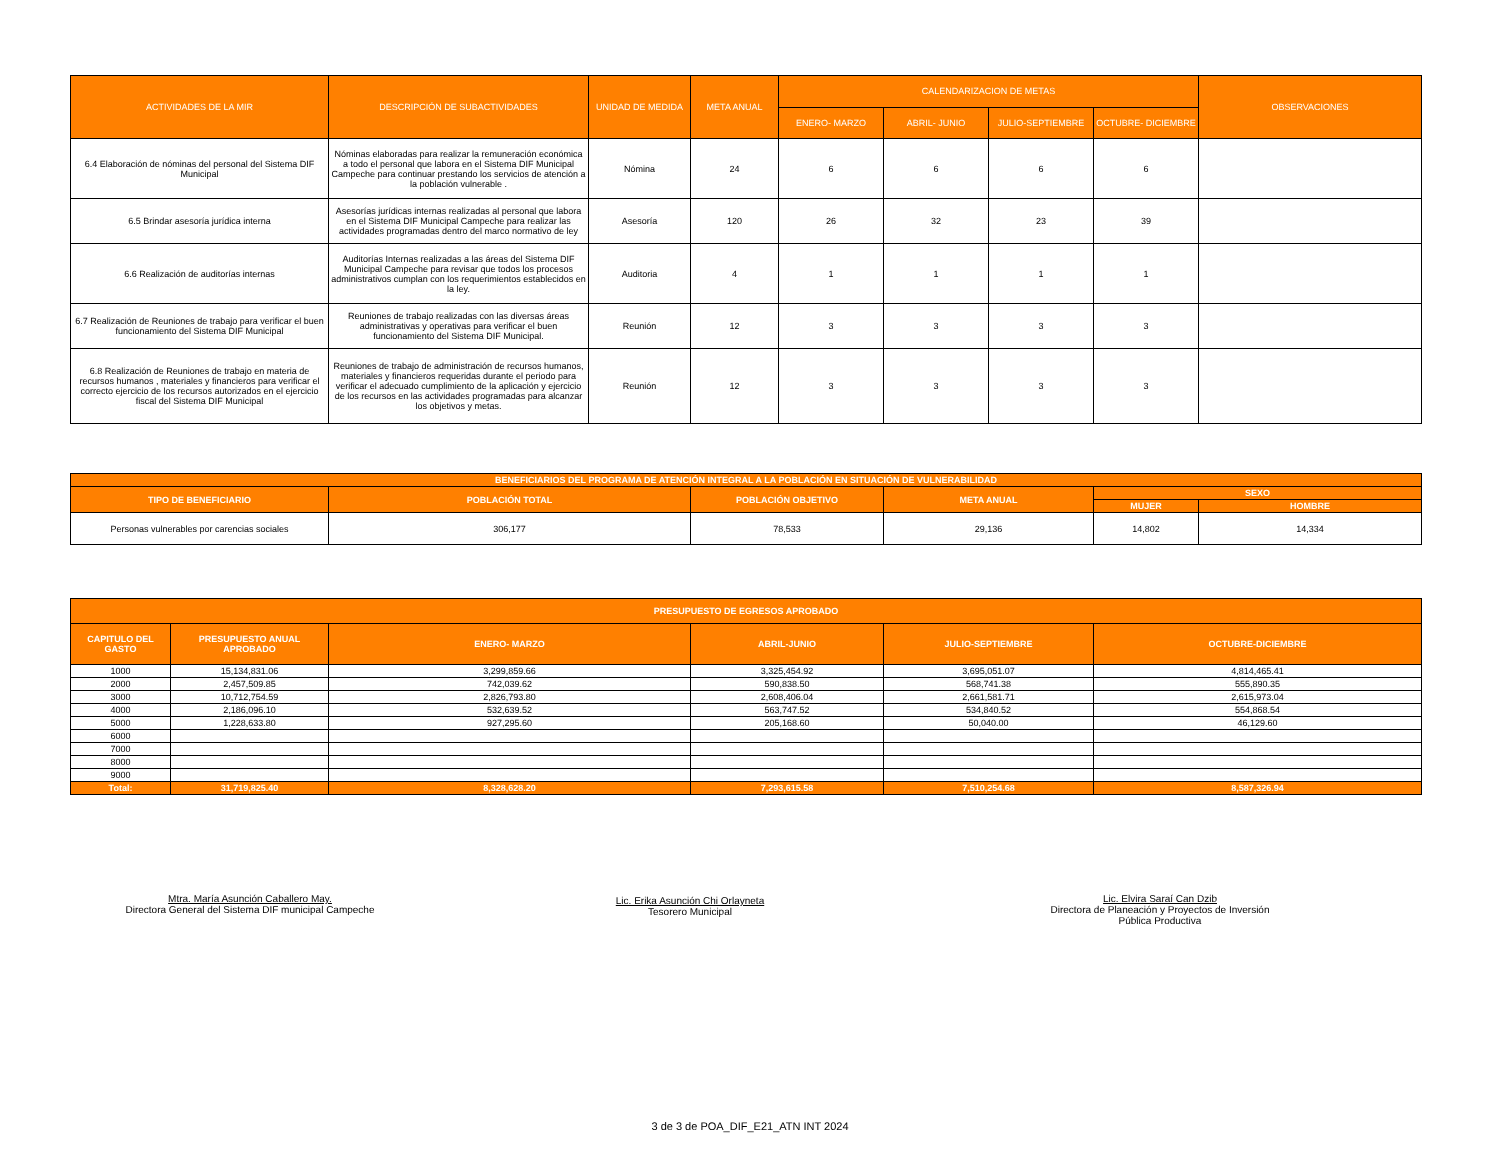| ACTIVIDADES DE LA MIR | DESCRIPCIÓN DE SUBACTIVIDADES | UNIDAD DE MEDIDA | META ANUAL | CALENDARIZACION DE METAS | | | | OBSERVACIONES |
| --- | --- | --- | --- | --- | --- | --- | --- | --- |
| | | | | ENERO- MARZO | ABRIL- JUNIO | JULIO-SEPTIEMBRE | OCTUBRE- DICIEMBRE | |
| 6.4 Elaboración de nóminas del personal del Sistema DIF Municipal | Nóminas elaboradas para realizar la remuneración económica a todo el personal que labora en el Sistema DIF Municipal Campeche para continuar prestando los servicios de atención a la población vulnerable . | Nómina | 24 | 6 | 6 | 6 | 6 | |
| 6.5 Brindar asesoría jurídica interna | Asesorías jurídicas internas realizadas al personal que labora en el Sistema DIF Municipal Campeche para realizar las actividades programadas dentro del marco normativo de ley | Asesoría | 120 | 26 | 32 | 23 | 39 | |
| 6.6 Realización de auditorías internas | Auditorías Internas realizadas a las áreas del Sistema DIF Municipal Campeche para revisar que todos los procesos administrativos cumplan con los requerimientos establecidos en la ley. | Auditoria | 4 | 1 | 1 | 1 | 1 | |
| 6.7 Realización de Reuniones de trabajo para verificar el buen funcionamiento del Sistema DIF Municipal | Reuniones de trabajo realizadas con las diversas áreas administrativas y operativas para verificar el buen funcionamiento del Sistema DIF Municipal. | Reunión | 12 | 3 | 3 | 3 | 3 | |
| 6.8 Realización de Reuniones de trabajo en materia de recursos humanos , materiales y financieros para verificar el correcto ejercicio de los recursos autorizados en el ejercicio fiscal del Sistema DIF Municipal | Reuniones de trabajo de administración de recursos humanos, materiales y financieros requeridas durante el periodo para verificar el adecuado cumplimiento de la aplicación y ejercicio de los recursos en las actividades programadas para alcanzar los objetivos y metas. | Reunión | 12 | 3 | 3 | 3 | 3 | |
| BENEFICIARIOS DEL PROGRAMA DE ATENCIÓN INTEGRAL A LA POBLACIÓN EN SITUACIÓN DE VULNERABILIDAD | | | | | |
| --- | --- | --- | --- | --- | --- |
| TIPO DE BENEFICIARIO | POBLACIÓN TOTAL | POBLACIÓN OBJETIVO | META ANUAL | SEXO | |
| | | | | MUJER | HOMBRE |
| Personas vulnerables por carencias sociales | 306,177 | 78,533 | 29,136 | 14,802 | 14,334 |
| PRESUPUESTO DE EGRESOS APROBADO | | | | | |
| --- | --- | --- | --- | --- | --- |
| CAPITULO DEL GASTO | PRESUPUESTO ANUAL APROBADO | ENERO- MARZO | ABRIL-JUNIO | JULIO-SEPTIEMBRE | OCTUBRE-DICIEMBRE |
| 1000 | 15,134,831.06 | 3,299,859.66 | 3,325,454.92 | 3,695,051.07 | 4,814,465.41 |
| 2000 | 2,457,509.85 | 742,039.62 | 590,838.50 | 568,741.38 | 555,890.35 |
| 3000 | 10,712,754.59 | 2,826,793.80 | 2,608,406.04 | 2,661,581.71 | 2,615,973.04 |
| 4000 | 2,186,096.10 | 532,639.52 | 563,747.52 | 534,840.52 | 554,868.54 |
| 5000 | 1,228,633.80 | 927,295.60 | 205,168.60 | 50,040.00 | 46,129.60 |
| 6000 | | | | | |
| 7000 | | | | | |
| 8000 | | | | | |
| 9000 | | | | | |
| Total: | 31,719,825.40 | 8,328,628.20 | 7,293,615.58 | 7,510,254.68 | 8,587,326.94 |
Mtra. María Asunción Caballero May.
Directora General del Sistema DIF municipal Campeche
Lic. Erika Asunción Chi Orlayneta
Tesorero Municipal
Lic. Elvira Saraí Can Dzib
Directora de Planeación y Proyectos de Inversión Pública Productiva
3 de 3 de POA_DIF_E21_ATN INT 2024